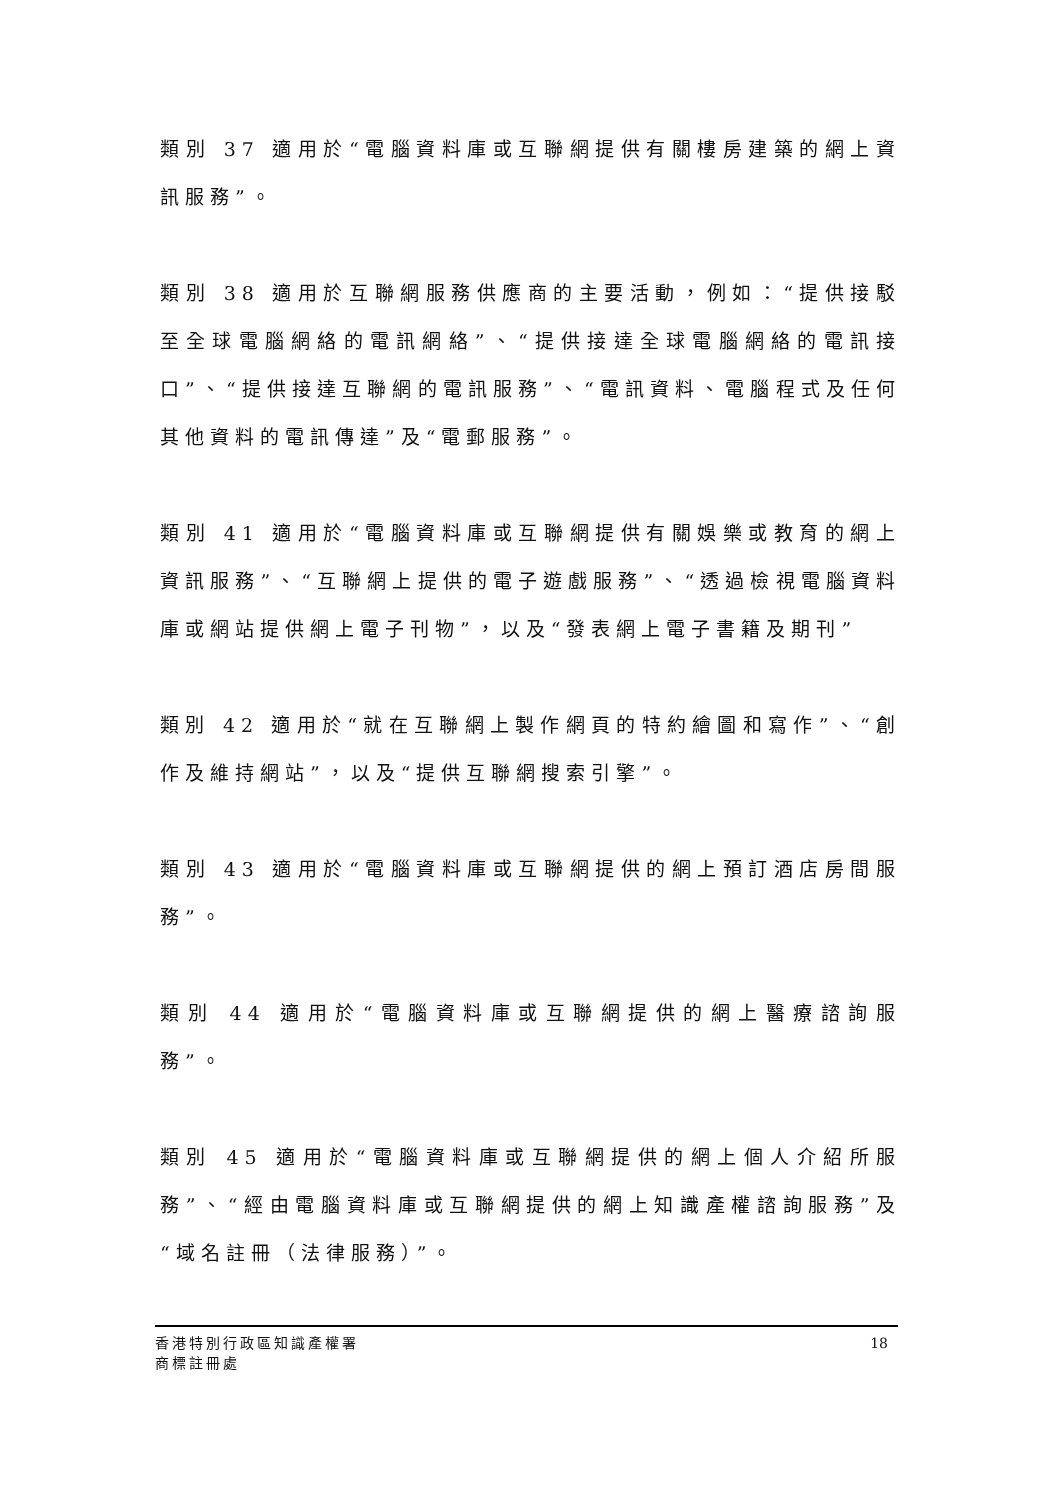類別 37 適用於“電腦資料庫或互聯網提供有關樓房建築的網上資訊服務”。
類別 38 適用於互聯網服務供應商的主要活動，例如：“提供接駁至全球電腦網絡的電訊網絡”、“提供接達全球電腦網絡的電訊接口”、“提供接達互聯網的電訊服務”、“電訊資料、電腦程式及任何其他資料的電訊傳達”及“電郵服務”。
類別 41 適用於“電腦資料庫或互聯網提供有關娛樂或教育的網上資訊服務”、“互聯網上提供的電子遊戲服務”、“透過檢視電腦資料庫或網站提供網上電子刊物”，以及“發表網上電子書籍及期刊”
類別 42 適用於“就在互聯網上製作網頁的特約繪圖和寫作”、“創作及維持網站”，以及“提供互聯網搜索引擎”。
類別 43 適用於“電腦資料庫或互聯網提供的網上預訂酒店房間服務”。
類別 44 適用於“電腦資料庫或互聯網提供的網上醫療諮詢服務”。
類別 45 適用於“電腦資料庫或互聯網提供的網上個人介紹所服務”、“經由電腦資料庫或互聯網提供的網上知識產權諮詢服務”及“域名註冊（法律服務）”。
香港特別行政區知識產權署
商標註冊處
18